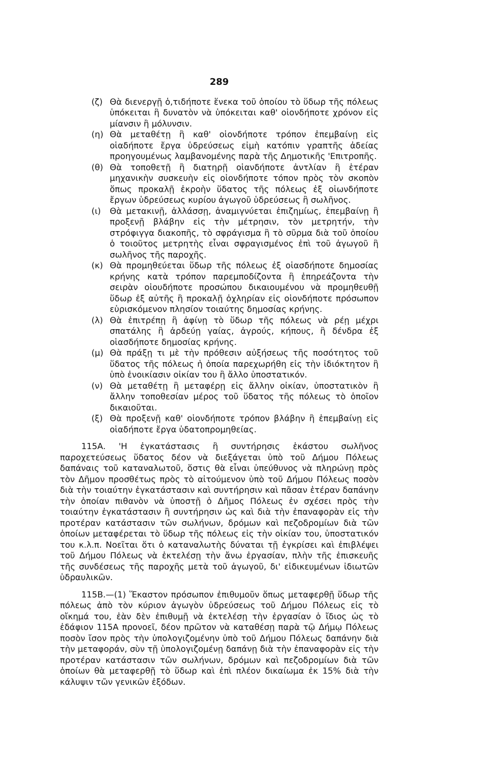289
(ζ) Θὰ διενεργῇ ὁ,τιδήποτε ἕνεκα τοῦ ὁποίου τὸ ὕδωρ τῆς πόλεως ὑπόκειται ἢ δυνατὸν νὰ ὑπόκειται καθ' οἱονδήποτε χρόνον εἰς μίανσιν ἢ μόλυνσιν.
(η) Θὰ μεταθέτῃ ἢ καθ' οἱονδήποτε τρόπον ἐπεμβαίνῃ εἰς οἱαδήποτε ἔργα ὑδρεύσεως εἰμὴ κατόπιν γραπτῆς ἀδείας προηγουμένως λαμβανομένης παρὰ τῆς Δημοτικῆς 'Επιτροπῆς.
(θ) Θὰ τοποθετῇ ἢ διατηρῇ οἱανδήποτε ἀντλίαν ἢ ἑτέραν μηχανικὴν συσκευὴν εἰς οἱονδήποτε τόπον πρὸς τὸν σκοπὸν ὅπως προκαλῇ ἐκροὴν ὕδατος τῆς πόλεως ἐξ οἱωνδήποτε ἔργων ὑδρεύσεως κυρίου ἀγωγοῦ ὑδρεύσεως ἢ σωλῆνος.
(ι) Θὰ μετακινῇ, ἀλλάσσῃ, ἀναμιγνύεται ἐπιζημίως, ἐπεμβαίνῃ ἢ προξενῇ βλάβην εἰς τὴν μέτρησιν, τὸν μετρητήν, τὴν στρόφιγγα διακοπῆς, τὸ σφράγισμα ἢ τὸ σῦρμα διὰ τοῦ ὁποίου ὁ τοιοῦτος μετρητὴς εἶναι σφραγισμένος ἐπὶ τοῦ ἀγωγοῦ ἢ σωλῆνος τῆς παροχῆς.
(κ) Θὰ προμηθεύεται ὕδωρ τῆς πόλεως ἐξ οἱασδήποτε δημοσίας κρήνης κατὰ τρόπον παρεμποδίζοντα ἢ ἐπηρεάζοντα τὴν σειρὰν οἱουδήποτε προσώπου δικαιουμένου νὰ προμηθευθῇ ὕδωρ ἐξ αὐτῆς ἢ προκαλῇ ὀχληρίαν εἰς οἱονδήποτε πρόσωπον εὑρισκόμενον πλησίον τοιαύτης δημοσίας κρήνης.
(λ) Θὰ ἐπιτρέπῃ ἢ ἀφίνῃ τὸ ὕδωρ τῆς πόλεως νὰ ρέῃ μέχρι σπατάλης ἢ ἀρδεύῃ γαίας, ἀγρούς, κήπους, ἢ δένδρα ἐξ οἱασδήποτε δημοσίας κρήνης.
(μ) Θὰ πράξῃ τι μὲ τὴν πρόθεσιν αὐξήσεως τῆς ποσότητος τοῦ ὕδατος τῆς πόλεως ἡ ὁποία παρεχωρήθη εἰς τὴν ἰδιόκτητον ἢ ὑπὸ ἐνοικίασιν οἰκίαν του ἢ ἄλλο ὑποστατικόν.
(ν) Θὰ μεταθέτῃ ἢ μεταφέρῃ εἰς ἄλλην οἰκίαν, ὑποστατικὸν ἢ ἄλλην τοποθεσίαν μέρος τοῦ ὕδατος τῆς πόλεως τὸ ὁποῖον δικαιοῦται.
(ξ) Θὰ προξενῇ καθ' οἱονδήποτε τρόπον βλάβην ἢ ἐπεμβαίνῃ εἰς οἱαδήποτε ἔργα ὑδατοπρομηθείας.
115Α. 'Η ἐγκατάστασις ἢ συντήρησις ἑκάστου σωλῆνος παροχετεύσεως ὕδατος δέον νὰ διεξάγεται ὑπὸ τοῦ Δήμου Πόλεως δαπάναις τοῦ καταναλωτοῦ, ὅστις θὰ εἶναι ὑπεύθυνος νὰ πληρώνῃ πρὸς τὸν Δῆμον προσθέτως πρὸς τὸ αἰτούμενον ὑπὸ τοῦ Δήμου Πόλεως ποσὸν διὰ τὴν τοιαύτην ἐγκατάστασιν καὶ συντήρησιν καὶ πᾶσαν ἑτέραν δαπάνην τὴν ὁποίαν πιθανὸν νὰ ὑποστῇ ὁ Δῆμος Πόλεως ἐν σχέσει πρὸς τὴν τοιαύτην ἐγκατάστασιν ἢ συντήρησιν ὡς καὶ διὰ τὴν ἐπαναφορὰν εἰς τὴν προτέραν κατάστασιν τῶν σωλήνων, δρόμων καὶ πεζοδρομίων διὰ τῶν ὁποίων μεταφέρεται τὸ ὕδωρ τῆς πόλεως εἰς τὴν οἰκίαν του, ὑποστατικόν του κ.λ.π. Νοεῖται ὅτι ὁ καταναλωτὴς δύναται τῇ ἐγκρίσει καὶ ἐπιβλέψει τοῦ Δήμου Πόλεως νὰ ἐκτελέσῃ τὴν ἄνω ἐργασίαν, πλὴν τῆς ἐπισκευῆς τῆς συνδέσεως τῆς παροχῆς μετὰ τοῦ ἀγωγοῦ, δι' εἰδικευμένων ἰδιωτῶν ὑδραυλικῶν.
115Β.—(1) Ἕκαστον πρόσωπον ἐπιθυμοῦν ὅπως μεταφερθῇ ὕδωρ τῆς πόλεως ἀπὸ τὸν κύριον ἀγωγὸν ὑδρεύσεως τοῦ Δήμου Πόλεως εἰς τὸ οἴκημά του, ἐὰν δὲν ἐπιθυμῇ νὰ ἐκτελέσῃ τὴν ἐργασίαν ὁ ἴδιος ὡς τὸ ἐδάφιον 115Α προνοεῖ, δέον πρῶτον νὰ καταθέσῃ παρὰ τῷ Δήμῳ Πόλεως ποσὸν ἴσον πρὸς τὴν ὑπολογιζομένην ὑπὸ τοῦ Δήμου Πόλεως δαπάνην διὰ τὴν μεταφοράν, σὺν τῇ ὑπολογιζομένῃ δαπάνῃ διὰ τὴν ἐπαναφορὰν εἰς τὴν προτέραν κατάστασιν τῶν σωλήνων, δρόμων καὶ πεζοδρομίων διὰ τῶν ὁποίων θὰ μεταφερθῇ τὸ ὕδωρ καὶ ἐπὶ πλέον δικαίωμα ἐκ 15% διὰ τὴν κάλυψιν τῶν γενικῶν ἐξόδων.